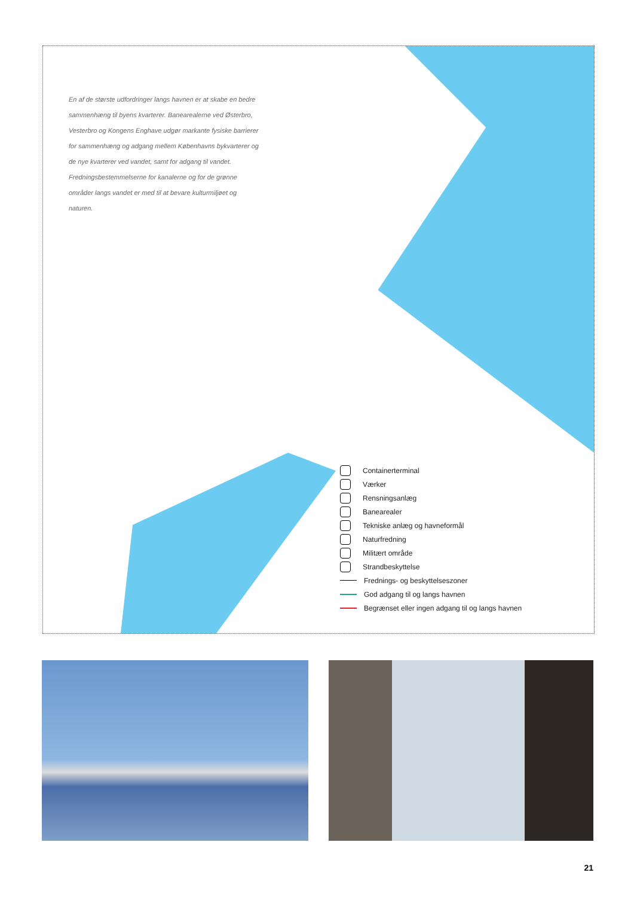En af de største udfordringer langs havnen er at skabe en bedre sammenhæng til byens kvarterer. Banearealerne ved Østerbro, Vesterbro og Kongens Enghave udgør markante fysiske barrierer for sammenhæng og adgang mellem Københavns bykvarterer og de nye kvarterer ved vandet, samt for adgang til vandet. Fredningsbestemmelserne for kanalerne og for de grønne områder langs vandet er med til at bevare kulturmiljøet og naturen.
Containerterminal
Værker
Rensningsanlæg
Banearealer
Tekniske anlæg og havneformål
Naturfredning
Militært område
Strandbeskyttelse
Frednings- og beskyttelseszoner
God adgang til og langs havnen
Begrænset eller ingen adgang til og langs havnen
21